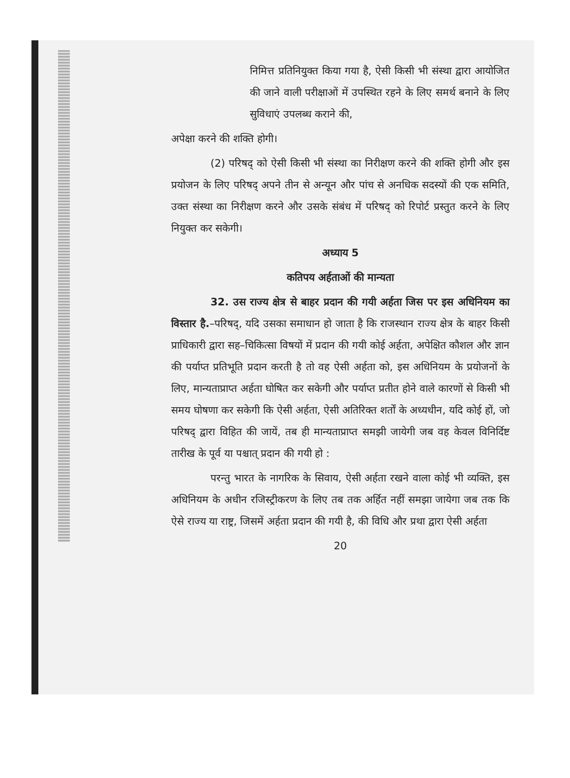निमित्त प्रतिनियुक्त किया गया है, ऐसी किसी भी संस्था द्वारा आयोजित की जाने वाली परीक्षाओं में उपस्थित रहने के लिए समर्थ बनाने के लिए सुविधाएं उपलब्ध कराने की,
अपेक्षा करने की शक्ति होगी।
(2) परिषद् को ऐसी किसी भी संस्था का निरीक्षण करने की शक्ति होगी और इस प्रयोजन के लिए परिषद् अपने तीन से अन्यून और पांच से अनधिक सदस्यों की एक समिति, उक्त संस्था का निरीक्षण करने और उसके संबंध में परिषद् को रिपोर्ट प्रस्तुत करने के लिए नियुक्त कर सकेगी।
अध्याय 5
कतिपय अर्हताओं की मान्यता
32. उस राज्य क्षेत्र से बाहर प्रदान की गयी अर्हता जिस पर इस अधिनियम का विस्तार है.–परिषद्, यदि उसका समाधान हो जाता है कि राजस्थान राज्य क्षेत्र के बाहर किसी प्राधिकारी द्वारा सह–चिकित्सा विषयों में प्रदान की गयी कोई अर्हता, अपेक्षित कौशल और ज्ञान की पर्याप्त प्रतिभूति प्रदान करती है तो वह ऐसी अर्हता को, इस अधिनियम के प्रयोजनों के लिए, मान्यताप्राप्त अर्हता घोषित कर सकेगी और पर्याप्त प्रतीत होने वाले कारणों से किसी भी समय घोषणा कर सकेगी कि ऐसी अर्हता, ऐसी अतिरिक्त शर्तों के अध्यधीन, यदि कोई हों, जो परिषद् द्वारा विहित की जायें, तब ही मान्यताप्राप्त समझी जायेगी जब वह केवल विनिर्दिष्ट तारीख के पूर्व या पश्चात् प्रदान की गयी हो :
परन्तु भारत के नागरिक के सिवाय, ऐसी अर्हता रखने वाला कोई भी व्यक्ति, इस अधिनियम के अधीन रजिस्ट्रीकरण के लिए तब तक अर्हित नहीं समझा जायेगा जब तक कि ऐसे राज्य या राष्ट्र, जिसमें अर्हता प्रदान की गयी है, की विधि और प्रथा द्वारा ऐसी अर्हता
20